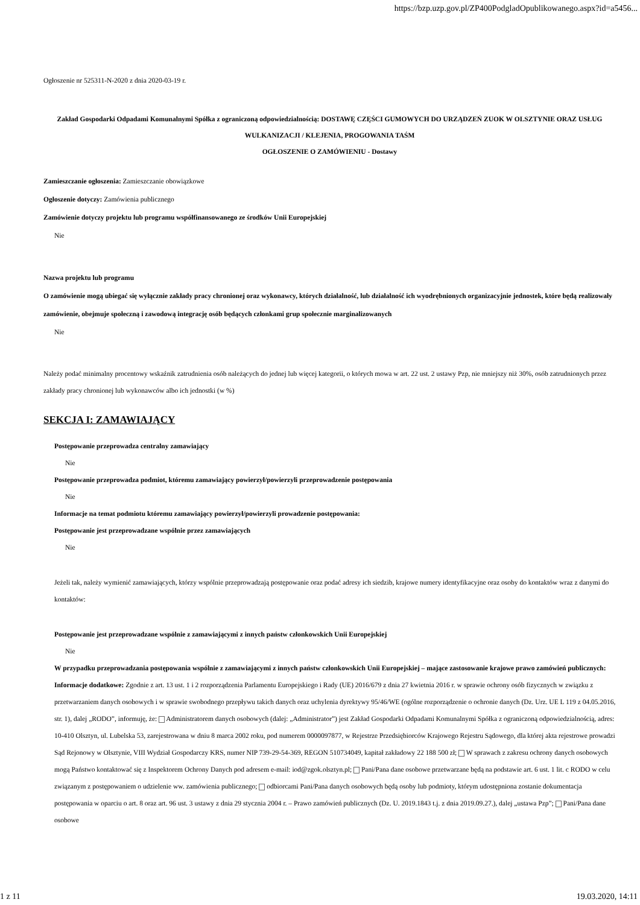https://bzp.uzp.gov.pl/ZP400PodgladOpublikowanego.aspx?id=a5456...
Ogłoszenie nr 525311-N-2020 z dnia 2020-03-19 r.
Zakład Gospodarki Odpadami Komunalnymi Spółka z ograniczoną odpowiedzialnością: DOSTAWĘ CZĘŚCI GUMOWYCH DO URZĄDZEŃ ZUOK W OLSZTYNIE ORAZ USŁUG WULKANIZACJI / KLEJENIA, PROGOWANIA TAŚM
OGŁOSZENIE O ZAMÓWIENIU - Dostawy
Zamieszczanie ogłoszenia: Zamieszczanie obowiązkowe
Ogłoszenie dotyczy: Zamówienia publicznego
Zamówienie dotyczy projektu lub programu współfinansowanego ze środków Unii Europejskiej
Nie
Nazwa projektu lub programu
O zamówienie mogą ubiegać się wyłącznie zakłady pracy chronionej oraz wykonawcy, których działalność, lub działalność ich wyodrębnionych organizacyjnie jednostek, które będą realizowały zamówienie, obejmuje społeczną i zawodową integrację osób będących członkami grup społecznie marginalizowanych
Nie
Należy podać minimalny procentowy wskaźnik zatrudnienia osób należących do jednej lub więcej kategorii, o których mowa w art. 22 ust. 2 ustawy Pzp, nie mniejszy niż 30%, osób zatrudnionych przez zakłady pracy chronionej lub wykonawców albo ich jednostki (w %)
SEKCJA I: ZAMAWIAJĄCY
Postępowanie przeprowadza centralny zamawiający
Nie
Postępowanie przeprowadza podmiot, któremu zamawiający powierzył/powierzyli przeprowadzenie postępowania
Nie
Informacje na temat podmiotu któremu zamawiający powierzył/powierzyli prowadzenie postępowania:
Postępowanie jest przeprowadzane wspólnie przez zamawiających
Nie
Jeżeli tak, należy wymienić zamawiających, którzy wspólnie przeprowadzają postępowanie oraz podać adresy ich siedzib, krajowe numery identyfikacyjne oraz osoby do kontaktów wraz z danymi do kontaktów:
Postępowanie jest przeprowadzane wspólnie z zamawiającymi z innych państw członkowskich Unii Europejskiej
Nie
W przypadku przeprowadzania postępowania wspólnie z zamawiającymi z innych państw członkowskich Unii Europejskiej – mające zastosowanie krajowe prawo zamówień publicznych:
Informacje dodatkowe: Zgodnie z art. 13 ust. 1 i 2 rozporządzenia Parlamentu Europejskiego i Rady (UE) 2016/679 z dnia 27 kwietnia 2016 r. w sprawie ochrony osób fizycznych w związku z przetwarzaniem danych osobowych i w sprawie swobodnego przepływu takich danych oraz uchylenia dyrektywy 95/46/WE (ogólne rozporządzenie o ochronie danych (Dz. Urz. UE L 119 z 04.05.2016, str. 1), dalej „RODO”, informuję, że: Administratorem danych osobowych (dalej: „Administrator”) jest Zakład Gospodarki Odpadami Komunalnymi Spółka z ograniczoną odpowiedzialnością, adres: 10-410 Olsztyn, ul. Lubelska 53, zarejestrowana w dniu 8 marca 2002 roku, pod numerem 0000097877, w Rejestrze Przedsiębiorców Krajowego Rejestru Sądowego, dla której akta rejestrowe prowadzi Sąd Rejonowy w Olsztynie, VIII Wydział Gospodarczy KRS, numer NIP 739-29-54-369, REGON 510734049, kapitał zakładowy 22 188 500 zł; W sprawach z zakresu ochrony danych osobowych mogą Państwo kontaktować się z Inspektorem Ochrony Danych pod adresem e-mail: iod@zgok.olsztyn.pl; Pani/Pana dane osobowe przetwarzane będą na podstawie art. 6 ust. 1 lit. c RODO w celu związanym z postępowaniem o udzielenie ww. zamówienia publicznego; odbiorcami Pani/Pana danych osobowych będą osoby lub podmioty, którym udostępniona zostanie dokumentacja postępowania w oparciu o art. 8 oraz art. 96 ust. 3 ustawy z dnia 29 stycznia 2004 r. – Prawo zamówień publicznych (Dz. U. 2019.1843 t.j. z dnia 2019.09.27.), dalej „ustawa Pzp”; Pani/Pana dane osobowe
1 z 11 19.03.2020, 14:11